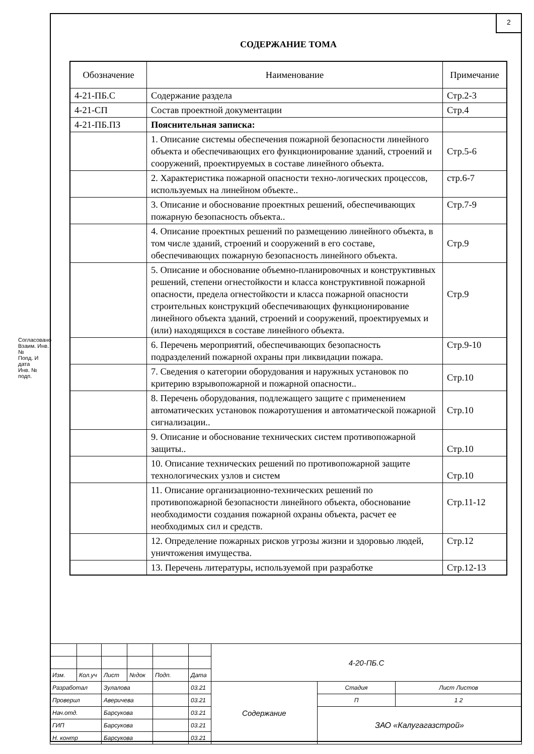2
СОДЕРЖАНИЕ ТОМА
| Обозначение | Наименование | Примечание |
| --- | --- | --- |
| 4-21-ПБ.С | Содержание раздела | Стр.2-3 |
| 4-21-СП | Состав проектной документации | Стр.4 |
| 4-21-ПБ.ПЗ | Пояснительная записка: | |
| | 1. Описание системы обеспечения пожарной безопасности линейного объекта и обеспечивающих его функционирование зданий, строений и сооружений, проектируемых в составе линейного объекта. | Стр.5-6 |
| | 2. Характеристика пожарной опасности техно-логических процессов, используемых на линейном объекте.. | стр.6-7 |
| | 3. Описание и обоснование проектных решений, обеспечивающих пожарную безопасность объекта.. | Стр.7-9 |
| | 4. Описание проектных решений по размещению линейного объекта, в том числе зданий, строений и сооружений в его составе, обеспечивающих пожарную безопасность линейного объекта. | Стр.9 |
| | 5. Описание и обоснование объемно-планировочных и конструктивных решений, степени огнестойкости и класса конструктивной пожарной опасности, предела огнестойкости и класса пожарной опасности строительных конструкций обеспечивающих функционирование линейного объекта зданий, строений и сооружений, проектируемых и (или) находящихся в составе линейного объекта. | Стр.9 |
| | 6. Перечень мероприятий, обеспечивающих безопасность подразделений пожарной охраны при ликвидации пожара. | Стр.9-10 |
| | 7. Сведения о категории оборудования и наружных установок по критерию взрывопожарной и пожарной опасности.. | Стр.10 |
| | 8. Перечень оборудования, подлежащего защите с применением автоматических установок пожаротушения и автоматической пожарной сигнализации.. | Стр.10 |
| | 9. Описание и обоснование технических систем противопожарной защиты.. | Стр.10 |
| | 10. Описание технических решений по противопожарной защите технологических узлов и систем | Стр.10 |
| | 11. Описание организационно-технических решений по противопожарной безопасности линейного объекта, обоснование необходимости создания пожарной охраны объекта, расчет ее необходимых сил и средств. | Стр.11-12 |
| | 12. Определение пожарных рисков угрозы жизни и здоровью людей, уничтожения имущества. | Стр.12 |
| | 13. Перечень литературы, используемой при разработке | Стр.12-13 |
Согласовано
Взаим. Инв. №
Попд. И дата
Инв. № подп.
| | | | | | | 4-20-ПБ.С | | |
| Изм. | Кол.уч | Лист | №док | Подп. | Дата | | | |
| Разработал | | Зулалова | | | 03.21 | Содержание | Стадия | Лист Листов |
| Проверил | | Аверичева | | | 03.21 | | П | 1 2 |
| Нач.отд. | | Барсукова | | | 03.21 | | ЗАО «Калугагазстрой» | |
| ГИП | | Барсукова | | | 03.21 | | | |
| Н. контр | | Барсукова | | | 03.21 | | | |